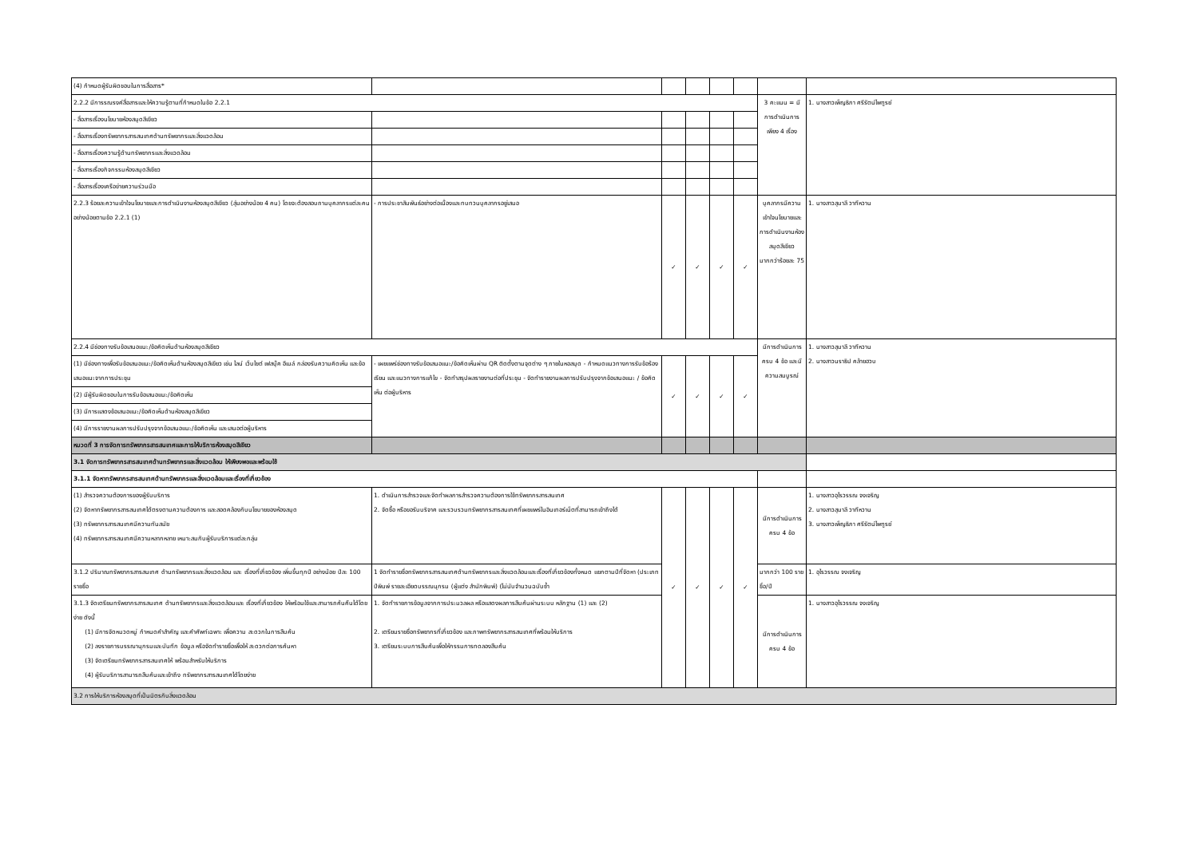| (4) กำหนดผู้รับผิดชอบในการสื่อสาร* | | | | | | | |
| 2.2.2 มีการรณรงค์สื่อสารและให้ความรู้ตามที่กำหนดในข้อ 2.2.1 | | | | | | 3 คะแนน = มีการดำเนินการเพียง 4 เรื่อง | 1. นางสาวเพ็ญธิภา ศรีรัตน์ไพฑูรย์ |
| - สื่อสารเรื่องนโยบายห้องสมุดสีเขียว | | | | | | | |
| - สื่อสารเรื่องทรัพยากรสารสนเทศด้านทรัพยากรและสิ่งแวดล้อม | | | | | | | |
| - สื่อสารเรื่องความรู้ด้านทรัพยากรและสิ่งแวดล้อม | | | | | | | |
| - สื่อสารเรื่องกิจกรรมห้องสมุดสีเขียว | | | | | | | |
| - สื่อสารเรื่องเครือข่ายความร่วมมือ | | | | | | | |
| 2.2.3 ร้อยละความเข้าใจนโยบายและการดำเนินงานห้องสมุดสีเขียว (สุ่มอย่างน้อย 4 คน) โดยจะต้องสอบถามบุคลากรแต่ละคนอย่างน้อยตามข้อ 2.2.1 (1) | - การประชาสัมพันธ์อย่างต่อเนื่องและทบทวนบุคลากรอยู่เสมอ | ✓ | ✓ | ✓ | ✓ | บุคลากรมีความเข้าใจนโยบายและการดำเนินงานห้องสมุดสีเขียวมากกว่าร้อยละ 75 | 1. นางสาวสุมาลี วาทีหวาน |
| 2.2.4 มีช่องทางรับข้อเสนอแนะ/ข้อคิดเห็นด้านห้องสมุดสีเขียว | | | | | | มีการดำเนินการครบ 4 ข้อ และมีความสมบูรณ์ | 1. นางสาวสุมาลี วาทีหวาน 2. นางสาวนราธิป คล้ายฮวบ |
| (1) มีช่องทางเพื่อรับข้อเสนอแนะ/ข้อคิดเห็นด้านห้องสมุดสีเขียว เช่น ไลน์ เว็บไซต์ เฟสบุ๊ค อีเมล์ กล่องรับความคิดเห็น และข้อเสนอแนะจากการประชุม | - เผยแพร่ช่องทางรับข้อเสนอแนะ/ข้อคิดเห็นผ่าน QR ติดตั้งตามจุดต่าง ๆ ภายในหอสมุด - กำหนดแนวทางการรับข้อร้องเรียน และแนวทางการแก้ไข - จัดทำสรุปผลรายงานต่อที่ประชุม - จัดทำรายงานผลการปรับปรุงจากข้อเสนอแนะ / ข้อคิดเห็น ต่อผู้บริหาร | ✓ | ✓ | ✓ | ✓ | | |
| (2) มีผู้รับผิดชอบในการรับข้อเสนอแนะ/ข้อคิดเห็น | | | | | | | |
| (3) มีการแสดงข้อเสนอแนะ/ข้อคิดเห็นด้านห้องสมุดสีเขียว | | | | | | | |
| (4) มีการรายงานผลการปรับปรุงจากข้อเสนอแนะ/ข้อคิดเห็น และเสนอต่อผู้บริหาร | | | | | | | |
| หมวดที่ 3 การจัดการทรัพยากรสารสนเทศและการให้บริการห้องสมุดสีเขียว | | | | | | | |
| 3.1 จัดการทรัพยากรสารสนเทศด้านทรัพยากรและสิ่งแวดล้อม ให้เพียงพอและพร้อมใช้ | | | | | | | |
| 3.1.1 จัดหาทรัพยากรสารสนเทศด้านทรัพยากรและสิ่งแวดล้อมและเรื่องที่เกี่ยวข้อง | | | | | | | |
| (1) สำรวจความต้องการของผู้รับบริการ (2) จัดหาทรัพยากรสารสนเทศได้ตรงตามความต้องการ และสอดคล้องกับนโยบายของห้องสมุด (3) ทรัพยากรสารสนเทศมีความทันสมัย (4) ทรัพยากรสารสนเทศมีความหลากหลาย เหมาะสมกับผู้รับบริการแต่ละกลุ่ม | 1. ดำเนินการสำรวจและจัดทำผลการสำรวจความต้องการใช้ทรัพยากรสารสนเทศ 2. จัดซื้อ หรือขอรับบริจาค และรวบรวมทรัพยากรสารสนเทศที่เผยแพร่ในอินเทอร์เน็ตที่สามารถเข้าถึงได้ | ✓ | ✓ | ✓ | ✓ | มีการดำเนินการครบ 4 ข้อ | 1. นางสาวอุไรวรรณ จงเจริญ 2. นางสาวสุมาลี วาทีหวาน 3. นางสาวเพ็ญธิภา ศรีรัตน์ไพฑูรย์ |
| 3.1.2 ปริมาณทรัพยากรสารสนเทศ ด้านทรัพยากรและสิ่งแวดล้อม และ เรื่องที่เกี่ยวข้อง เพิ่มขึ้นทุกปี อย่างน้อย ปีละ 100 รายชื่อ | 1 จัดทำรายชื่อทรัพยากรสารสนเทศด้านทรัพยากรและสิ่งแวดล้อมและเรื่องที่เกี่ยวข้องทั้งหมด แยกตามปีที่จัดหา (ประเภท ปีพิมพ์ รายละเอียดบรรณนุกรม (ผู้แต่ง สำนักพิมพ์) (ไม่นับจำนวนฉบับซ้ำ | | | | | มากกว่า 100 รายชื่อ/ปี | 1. อุไรวรรณ จงเจริญ |
| 3.1.3 จัดเตรียมทรัพยากรสารสนเทศ ด้านทรัพยากรและสิ่งแวดล้อมและ เรื่องที่เกี่ยวข้อง ให้พร้อมใช้และสามารถค้นคืนได้โดยง่าย ดังนี้ (1) มีการจัดหมวดหมู่ กำหนดคำสำคัญ และคำศัพท์เฉพาะ เพื่อความ สะดวกในการสืบค้น (2) ลงรายการบรรณานุกรมและบันทึก ข้อมูล หรือจัดทำรายชื่อเพื่อให้ สะดวกต่อการค้นหา (3) จัดเตรียมทรัพยากรสารสนเทศให้ พร้อมสำหรับให้บริการ (4) ผู้รับบริการสามารถสืบค้นและเข้าถึง ทรัพยากรสารสนเทศได้โดยง่าย | 1. จัดทำรายการข้อมูลจากการประมวลผล หรือแสดงผลการสืบค้นผ่านระบบ หลักฐาน (1) และ (2) 2. เตรียมรายชื่อทรัพยากรที่เกี่ยวข้อง และภาพทรัพยากรสารสนเทศที่พร้อมให้บริการ 3. เตรียมระบบการสืบค้นเพื่อให้กรรมการทดลองสืบค้น | | | | | มีการดำเนินการครบ 4 ข้อ | 1. นางสาวอุไรวรรณ จงเจริญ |
| 3.2 การให้บริการห้องสมุดที่เป็นมิตรกับสิ่งแวดล้อม | | | | | | | |